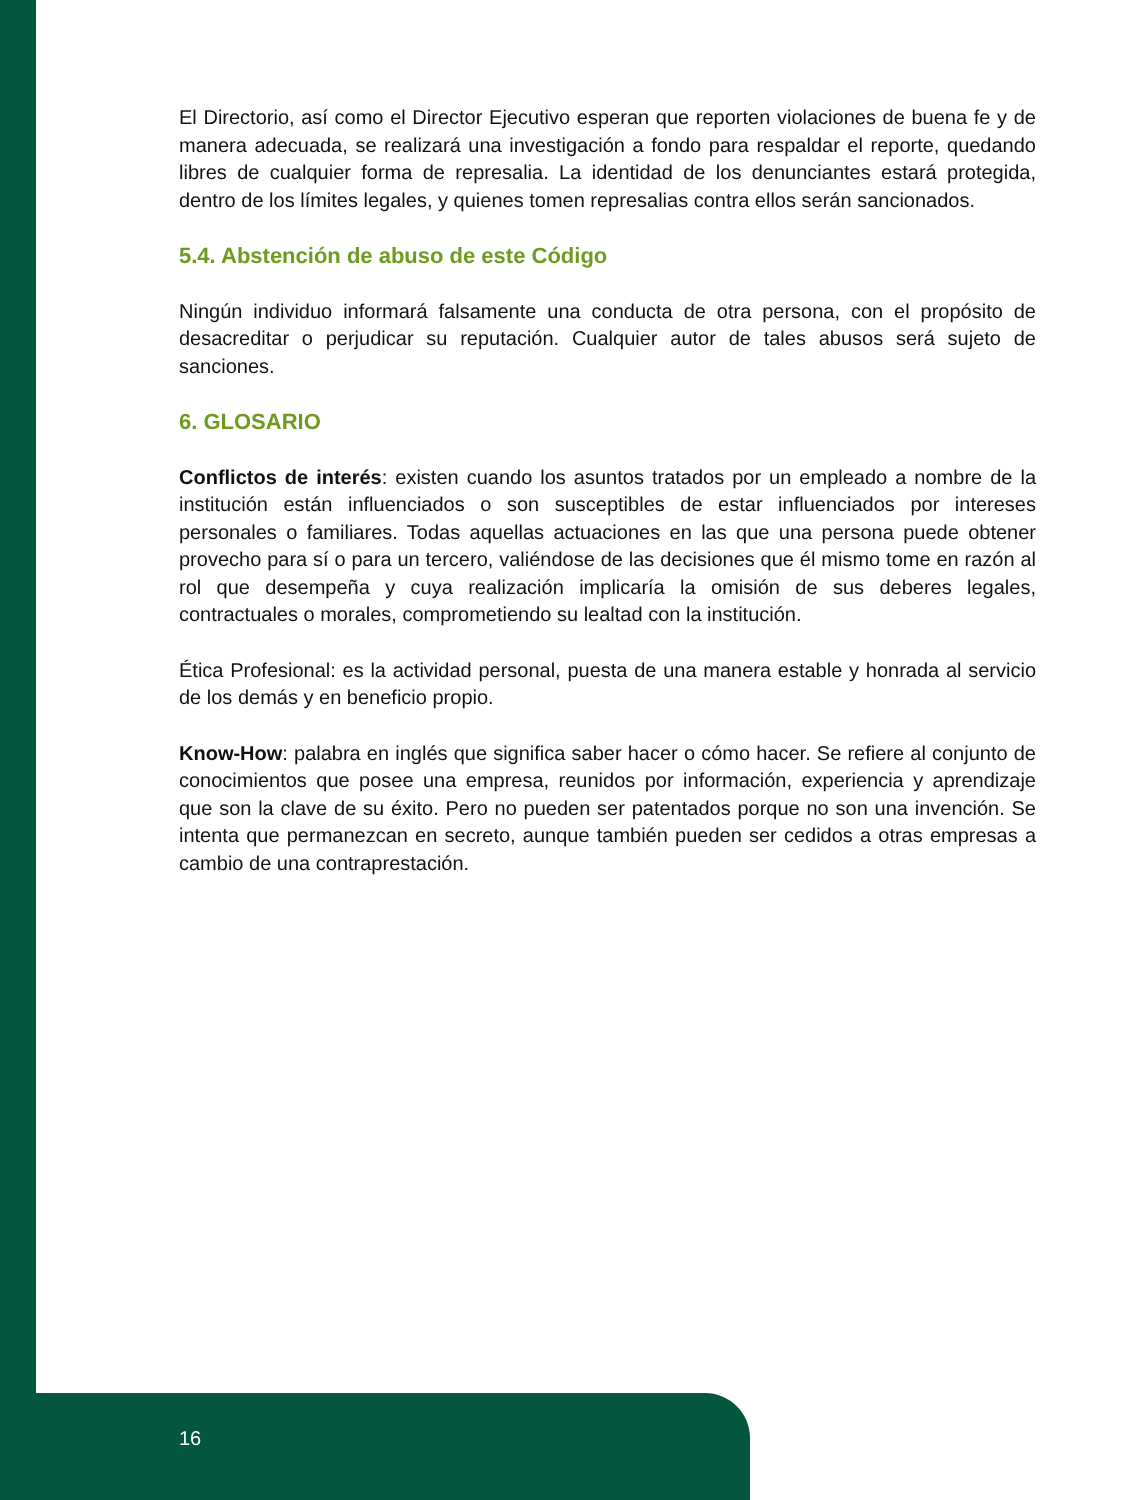El Directorio, así como el Director Ejecutivo esperan que reporten violaciones de buena fe y de manera adecuada, se realizará una investigación a fondo para respaldar el reporte, quedando libres de cualquier forma de represalia. La identidad de los denunciantes estará protegida, dentro de los límites legales, y quienes tomen represalias contra ellos serán sancionados.
5.4. Abstención de abuso de este Código
Ningún individuo informará falsamente una conducta de otra persona, con el propósito de desacreditar o perjudicar su reputación. Cualquier autor de tales abusos será sujeto de sanciones.
6. GLOSARIO
Conflictos de interés: existen cuando los asuntos tratados por un empleado a nombre de la institución están influenciados o son susceptibles de estar influenciados por intereses personales o familiares. Todas aquellas actuaciones en las que una persona puede obtener provecho para sí o para un tercero, valiéndose de las decisiones que él mismo tome en razón al rol que desempeña y cuya realización implicaría la omisión de sus deberes legales, contractuales o morales, comprometiendo su lealtad con la institución.
Ética Profesional: es la actividad personal, puesta de una manera estable y honrada al servicio de los demás y en beneficio propio.
Know-How: palabra en inglés que significa saber hacer o cómo hacer. Se refiere al conjunto de conocimientos que posee una empresa, reunidos por información, experiencia y aprendizaje que son la clave de su éxito. Pero no pueden ser patentados porque no son una invención. Se intenta que permanezcan en secreto, aunque también pueden ser cedidos a otras empresas a cambio de una contraprestación.
16